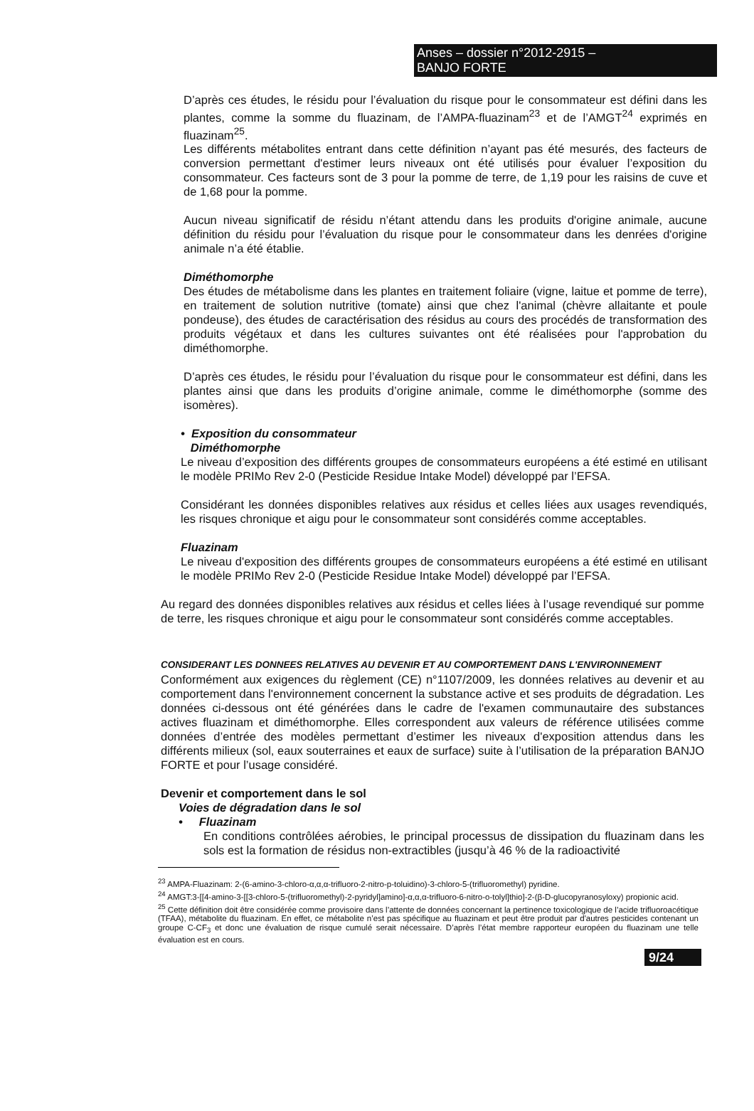Anses – dossier n°2012-2915 –
BANJO FORTE
D’après ces études, le résidu pour l’évaluation du risque pour le consommateur est défini dans les plantes, comme la somme du fluazinam, de l’AMPA-fluazinam<sup>23</sup> et de l’AMGT<sup>24</sup> exprimés en fluazinam<sup>25</sup>.
Les différents métabolites entrant dans cette définition n’ayant pas été mesurés, des facteurs de conversion permettant d'estimer leurs niveaux ont été utilisés pour évaluer l’exposition du consommateur. Ces facteurs sont de 3 pour la pomme de terre, de 1,19 pour les raisins de cuve et de 1,68 pour la pomme.
Aucun niveau significatif de résidu n’étant attendu dans les produits d'origine animale, aucune définition du résidu pour l’évaluation du risque pour le consommateur dans les denrées d'origine animale n’a été établie.
Diméthomorphe
Des études de métabolisme dans les plantes en traitement foliaire (vigne, laitue et pomme de terre), en traitement de solution nutritive (tomate) ainsi que chez l'animal (chèvre allaitante et poule pondeuse), des études de caractérisation des résidus au cours des procédés de transformation des produits végétaux et dans les cultures suivantes ont été réalisées pour l'approbation du diméthomorphe.
D’après ces études, le résidu pour l’évaluation du risque pour le consommateur est défini, dans les plantes ainsi que dans les produits d’origine animale, comme le diméthomorphe (somme des isomères).
• Exposition du consommateur
Diméthomorphe
Le niveau d’exposition des différents groupes de consommateurs européens a été estimé en utilisant le modèle PRIMo Rev 2-0 (Pesticide Residue Intake Model) développé par l’EFSA.
Considérant les données disponibles relatives aux résidus et celles liées aux usages revendiqués, les risques chronique et aigu pour le consommateur sont considérés comme acceptables.
Fluazinam
Le niveau d'exposition des différents groupes de consommateurs européens a été estimé en utilisant le modèle PRIMo Rev 2-0 (Pesticide Residue Intake Model) développé par l’EFSA.
Au regard des données disponibles relatives aux résidus et celles liées à l’usage revendiqué sur pomme de terre, les risques chronique et aigu pour le consommateur sont considérés comme acceptables.
CONSIDERANT LES DONNEES RELATIVES AU DEVENIR ET AU COMPORTEMENT DANS L'ENVIRONNEMENT
Conformément aux exigences du règlement (CE) n°1107/2009, les données relatives au devenir et au comportement dans l'environnement concernent la substance active et ses produits de dégradation. Les données ci-dessous ont été générées dans le cadre de l'examen communautaire des substances actives fluazinam et diméthomorphe. Elles correspondent aux valeurs de référence utilisées comme données d’entrée des modèles permettant d’estimer les niveaux d'exposition attendus dans les différents milieux (sol, eaux souterraines et eaux de surface) suite à l’utilisation de la préparation BANJO FORTE et pour l’usage considéré.
Devenir et comportement dans le sol
Voies de dégradation dans le sol
• Fluazinam
En conditions contrôlées aérobies, le principal processus de dissipation du fluazinam dans les sols est la formation de résidus non-extractibles (jusqu’à 46 % de la radioactivité
<sup>23</sup> AMPA-Fluazinam: 2-(6-amino-3-chloro-α,α,α-trifluoro-2-nitro-p-toluidino)-3-chloro-5-(trifluoromethyl) pyridine.
<sup>24</sup> AMGT:3-[[4-amino-3-[[3-chloro-5-(trifluoromethyl)-2-pyridyl]amino]-α,α,α-trifluoro-6-nitro-o-tolyl]thio]-2-(β-D-glucopyranosyloxy) propionic acid.
<sup>25</sup> Cette définition doit être considérée comme provisoire dans l’attente de données concernant la pertinence toxicologique de l’acide trifluoroacétique (TFAA), métabolite du fluazinam. En effet, ce métabolite n’est pas spécifique au fluazinam et peut être produit par d'autres pesticides contenant un groupe C-CF<sub>3</sub> et donc une évaluation de risque cumulé serait nécessaire. D’après l’état membre rapporteur européen du fluazinam une telle évaluation est en cours.
9/24